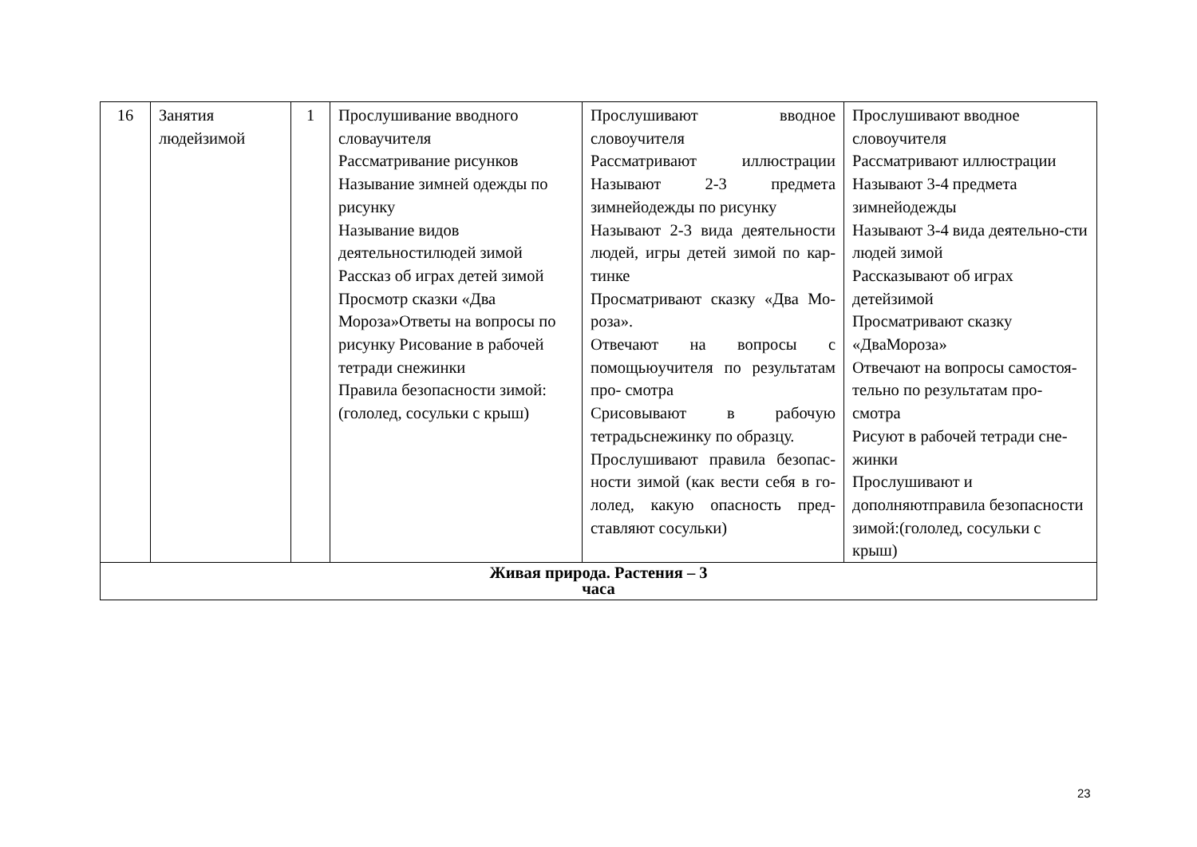| 16 | Занятия людейзимой | 1 | Прослушивание вводного словаучителя Рассматривание рисунков Называние зимней одежды по рисунку Называние видов деятельностилюдей зимой Рассказ об играх детей зимой Просмотр сказки «Два Мороза»Ответы на вопросы по рисунку Рисование в рабочей тетради снежинки Правила безопасности зимой:(гололед, сосульки с крыш) | Прослушивают вводное словоучителя Рассматривают иллюстрации Называют 2-3 предмета зимнейодежды по рисунку Называют 2-3 вида деятельности людей, игры детей зимой по кар-тинке Просматривают сказку «Два Мо-роза». Отвечают на вопросы с помощьюучителя по результатам про- смотра Срисовывают в рабочую тетрадьснежинку по образцу. Прослушивают правила безопас- ности зимой (как вести себя в го- лолед, какую опасность пред-ставляют сосульки) | Прослушивают вводное словоучителя Рассматривают иллюстрации Называют 3-4 предмета зимнейодежды Называют 3-4 вида деятельно-сти людей зимой Рассказывают об играх детейзимой Просматривают сказку «ДваМороза» Отвечают на вопросы самостоя-тельно по результатам про- смотра Рисуют в рабочей тетради сне-жинки Прослушивают и дополняютправила безопасности зимой:(гололед, сосульки с крыш) |
| Живая природа. Растения – 3 часа | | | | | |
23